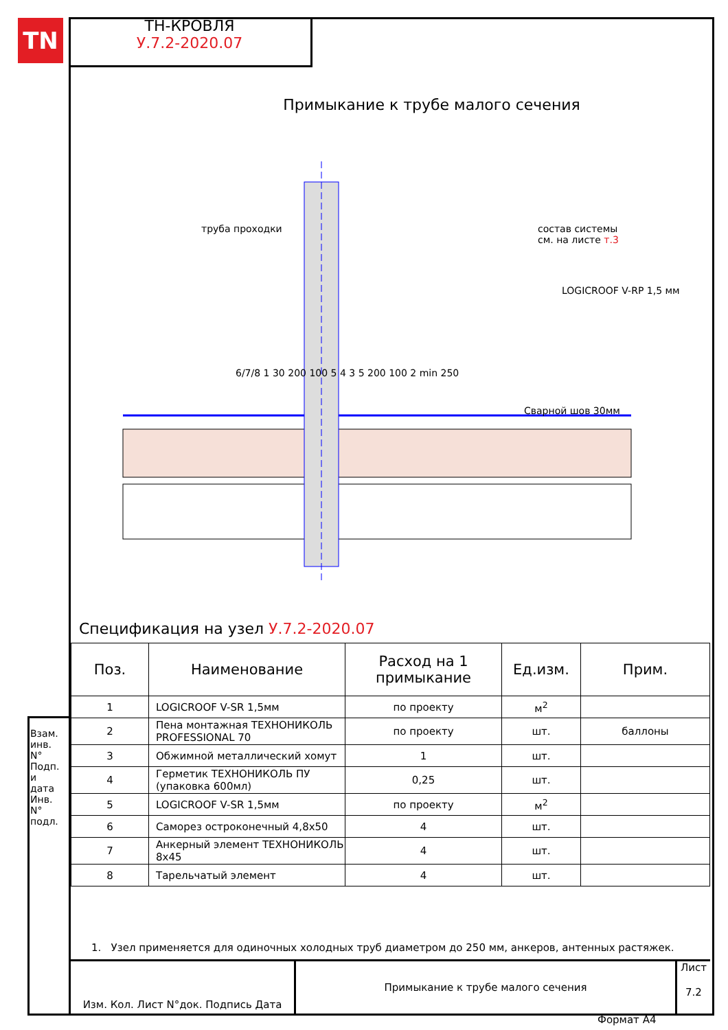TN
ТН-КРОВЛЯ
У.7.2-2020.07
Примыкание к трубе малого сечения
труба проходки
состав системы
см. на листе т.3
LOGICROOF V-RP 1,5 мм
Сварной шов 30мм
6/7/8 1 30 200 100 5 4 3 5 200 100 2 min 250
Спецификация на узел У.7.2-2020.07
| Поз. | Наименование | Расход на 1 примыкание | Ед.изм. | Прим. |
| --- | --- | --- | --- | --- |
| 1 | LOGICROOF V-SR 1,5мм | по проекту | м<sup>2</sup> | |
| 2 | Пена монтажная ТЕХНОНИКОЛЬ PROFESSIONAL 70 | по проекту | шт. | баллоны |
| 3 | Обжимной металлический хомут | 1 | шт. | |
| 4 | Герметик ТЕХНОНИКОЛЬ ПУ (упаковка 600мл) | 0,25 | шт. | |
| 5 | LOGICROOF V-SR 1,5мм | по проекту | м<sup>2</sup> | |
| 6 | Саморез остроконечный 4,8х50 | 4 | шт. | |
| 7 | Анкерный элемент ТЕХНОНИКОЛЬ 8х45 | 4 | шт. | |
| 8 | Тарельчатый элемент | 4 | шт. | |
1. Узел применяется для одиночных холодных труб диаметром до 250 мм, анкеров, антенных растяжек.
Изм. Кол. Лист N°док. Подпись Дата Примыкание к трубе малого сечения
Лист
7.2
Взам. инв. N° Подп. и дата Инв. N° подл.
Формат А4